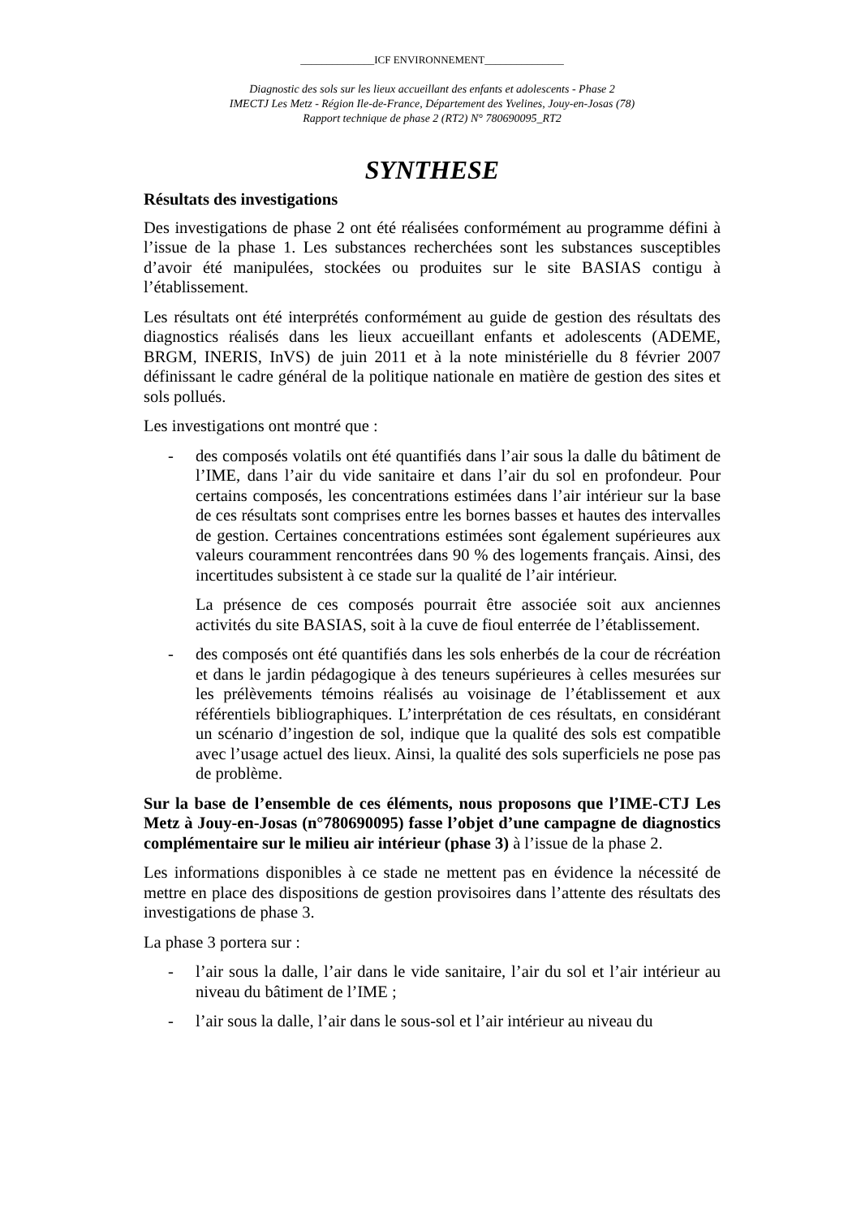______________ICF ENVIRONNEMENT_______________
Diagnostic des sols sur les lieux accueillant des enfants et adolescents - Phase 2
IMECTJ Les Metz - Région Ile-de-France, Département des Yvelines, Jouy-en-Josas (78)
Rapport technique de phase 2 (RT2) N° 780690095_RT2
SYNTHESE
Résultats des investigations
Des investigations de phase 2 ont été réalisées conformément au programme défini à l’issue de la phase 1. Les substances recherchées sont les substances susceptibles d’avoir été manipulées, stockées ou produites sur le site BASIAS contigu à l’établissement.
Les résultats ont été interprétés conformément au guide de gestion des résultats des diagnostics réalisés dans les lieux accueillant enfants et adolescents (ADEME, BRGM, INERIS, InVS) de juin 2011 et à la note ministérielle du 8 février 2007 définissant le cadre général de la politique nationale en matière de gestion des sites et sols pollués.
Les investigations ont montré que :
- des composés volatils ont été quantifiés dans l’air sous la dalle du bâtiment de l’IME, dans l’air du vide sanitaire et dans l’air du sol en profondeur. Pour certains composés, les concentrations estimées dans l’air intérieur sur la base de ces résultats sont comprises entre les bornes basses et hautes des intervalles de gestion. Certaines concentrations estimées sont également supérieures aux valeurs couramment rencontrées dans 90 % des logements français. Ainsi, des incertitudes subsistent à ce stade sur la qualité de l’air intérieur.
La présence de ces composés pourrait être associée soit aux anciennes activités du site BASIAS, soit à la cuve de fioul enterrée de l’établissement.
- des composés ont été quantifiés dans les sols enherbés de la cour de récréation et dans le jardin pédagogique à des teneurs supérieures à celles mesurées sur les prélèvements témoins réalisés au voisinage de l’établissement et aux référentiels bibliographiques. L’interprétation de ces résultats, en considérant un scénario d’ingestion de sol, indique que la qualité des sols est compatible avec l’usage actuel des lieux. Ainsi, la qualité des sols superficiels ne pose pas de problème.
Sur la base de l’ensemble de ces éléments, nous proposons que l’IME-CTJ Les Metz à Jouy-en-Josas (n°780690095) fasse l’objet d’une campagne de diagnostics complémentaire sur le milieu air intérieur (phase 3) à l’issue de la phase 2.
Les informations disponibles à ce stade ne mettent pas en évidence la nécessité de mettre en place des dispositions de gestion provisoires dans l’attente des résultats des investigations de phase 3.
La phase 3 portera sur :
- l’air sous la dalle, l’air dans le vide sanitaire, l’air du sol et l’air intérieur au niveau du bâtiment de l’IME ;
- l’air sous la dalle, l’air dans le sous-sol et l’air intérieur au niveau du